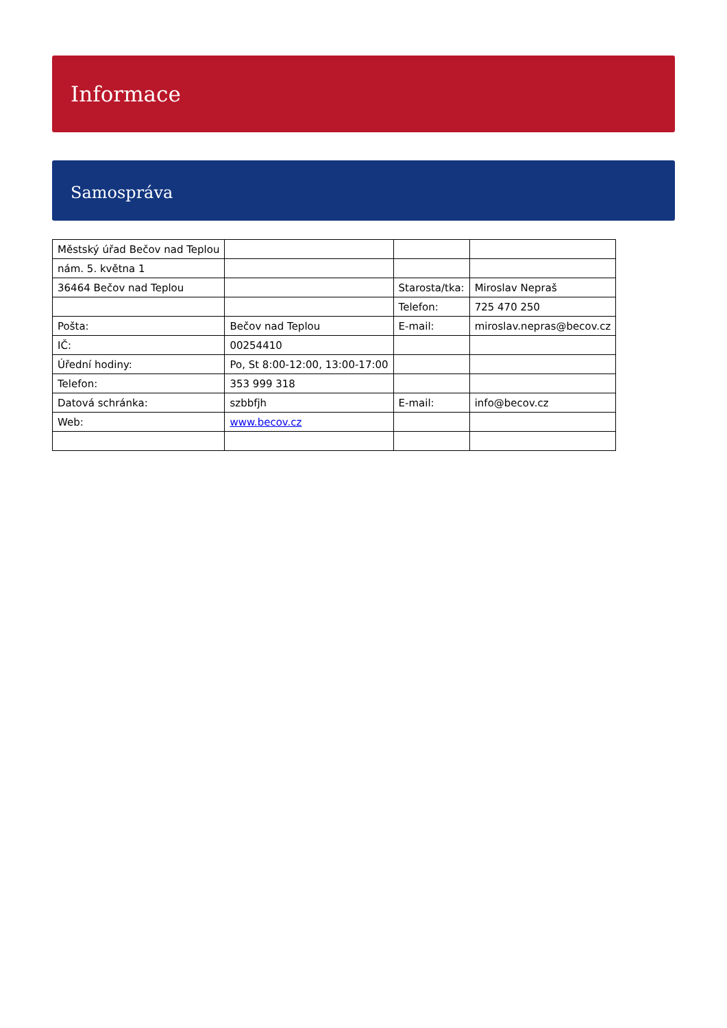Informace
Samospráva
| Městský úřad Bečov nad Teplou | | | |
| nám. 5. května 1 | | | |
| 36464 Bečov nad Teplou | | Starosta/tka: | Miroslav Nepraš |
| | | Telefon: | 725 470 250 |
| Pošta: | Bečov nad Teplou | E-mail: | miroslav.nepras@becov.cz |
| IČ: | 00254410 | | |
| Úřední hodiny: | Po, St 8:00-12:00, 13:00-17:00 | | |
| Telefon: | 353 999 318 | | |
| Datová schránka: | szbbfjh | E-mail: | info@becov.cz |
| Web: | www.becov.cz | | |